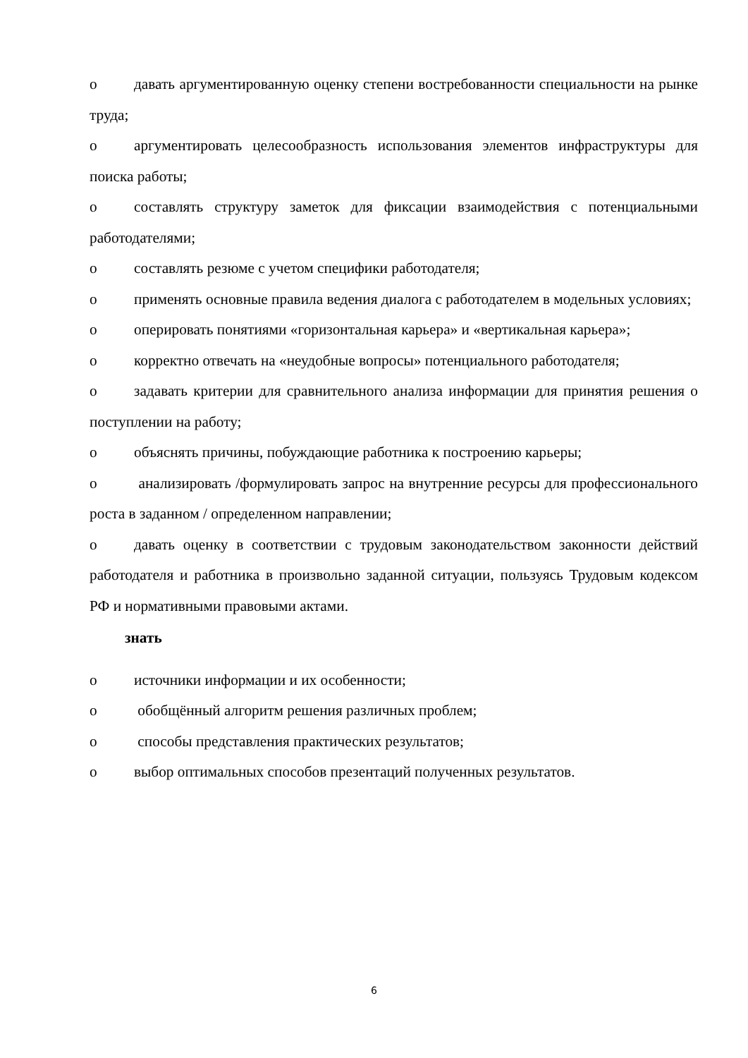o давать аргументированную оценку степени востребованности специальности на рынке труда;
o аргументировать целесообразность использования элементов инфраструктуры для поиска работы;
o составлять структуру заметок для фиксации взаимодействия с потенциальными работодателями;
o составлять резюме с учетом специфики работодателя;
o применять основные правила ведения диалога с работодателем в модельных условиях;
o оперировать понятиями «горизонтальная карьера» и «вертикальная карьера»;
o корректно отвечать на «неудобные вопросы» потенциального работодателя;
o задавать критерии для сравнительного анализа информации для принятия решения о поступлении на работу;
o объяснять причины, побуждающие работника к построению карьеры;
o анализировать /формулировать запрос на внутренние ресурсы для профессионального роста в заданном / определенном направлении;
o давать оценку в соответствии с трудовым законодательством законности действий работодателя и работника в произвольно заданной ситуации, пользуясь Трудовым кодексом РФ и нормативными правовыми актами.
знать
o источники информации и их особенности;
o обобщённый алгоритм решения различных проблем;
o способы представления практических результатов;
o выбор оптимальных способов презентаций полученных результатов.
6